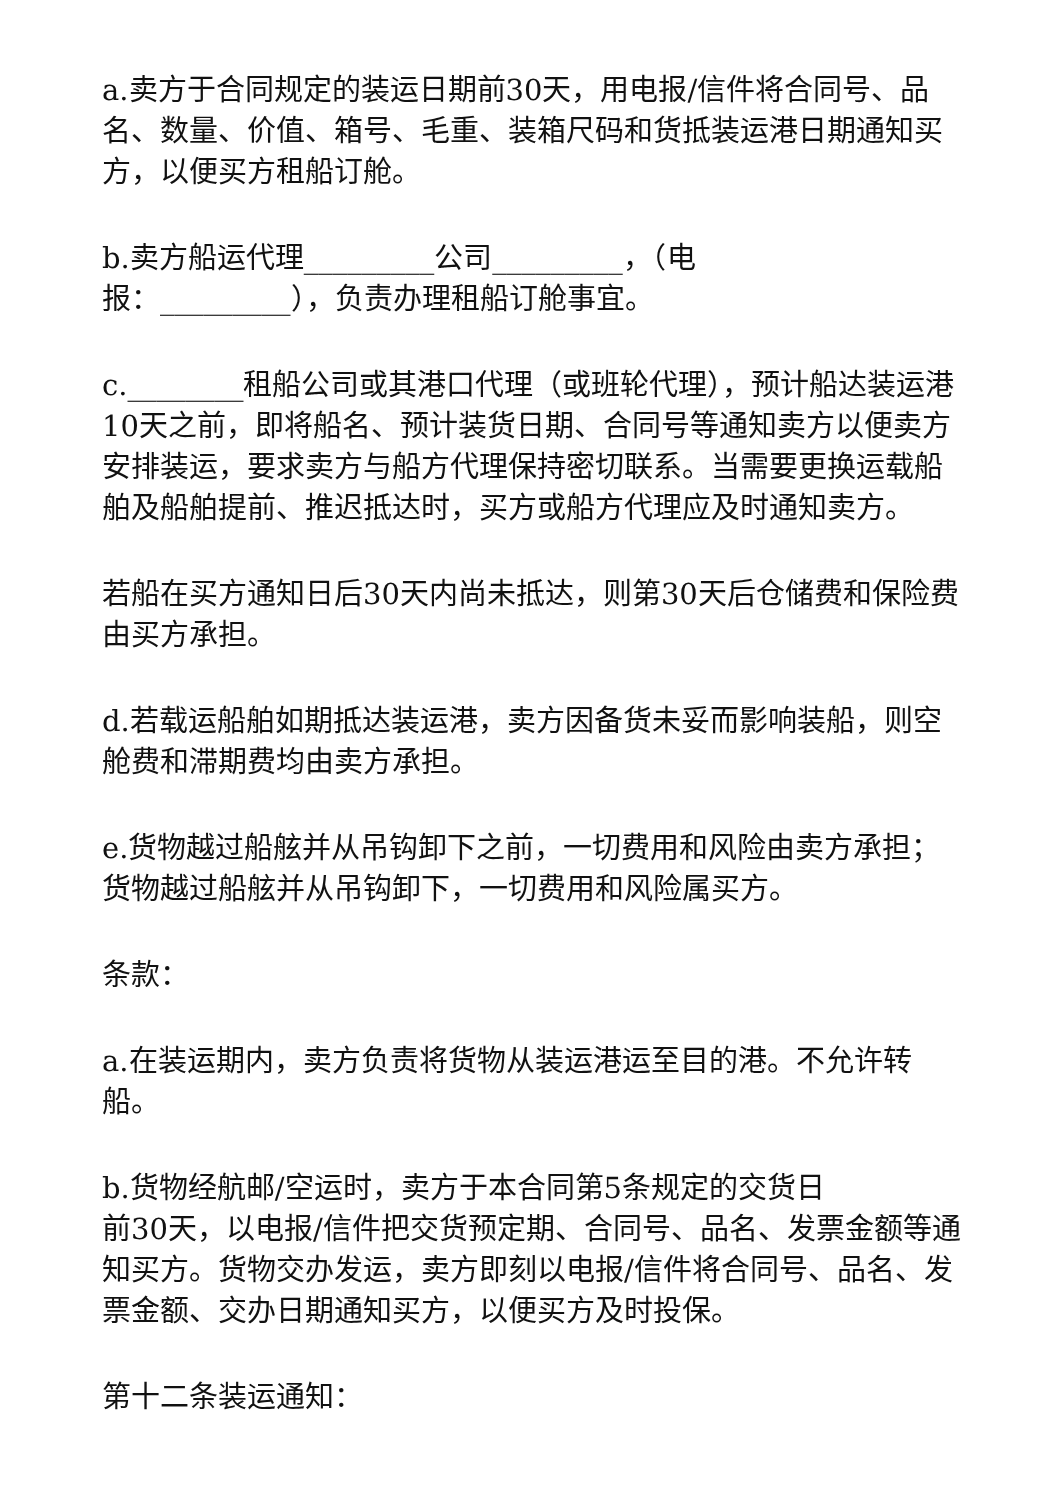a.卖方于合同规定的装运日期前30天，用电报/信件将合同号、品名、数量、价值、箱号、毛重、装箱尺码和货抵装运港日期通知买方，以便买方租船订舱。
b.卖方船运代理_________公司_________，（电
报：_________），负责办理租船订舱事宜。
c.________租船公司或其港口代理（或班轮代理），预计船达装运港10天之前，即将船名、预计装货日期、合同号等通知卖方以便卖方安排装运，要求卖方与船方代理保持密切联系。当需要更换运载船舶及船舶提前、推迟抵达时，买方或船方代理应及时通知卖方。
若船在买方通知日后30天内尚未抵达，则第30天后仓储费和保险费由买方承担。
d.若载运船舶如期抵达装运港，卖方因备货未妥而影响装船，则空舱费和滞期费均由卖方承担。
e.货物越过船舷并从吊钩卸下之前，一切费用和风险由卖方承担；货物越过船舷并从吊钩卸下，一切费用和风险属买方。
条款：
a.在装运期内，卖方负责将货物从装运港运至目的港。不允许转船。
b.货物经航邮/空运时，卖方于本合同第5条规定的交货日
前30天，以电报/信件把交货预定期、合同号、品名、发票金额等通知买方。货物交办发运，卖方即刻以电报/信件将合同号、品名、发票金额、交办日期通知买方，以便买方及时投保。
第十二条装运通知：